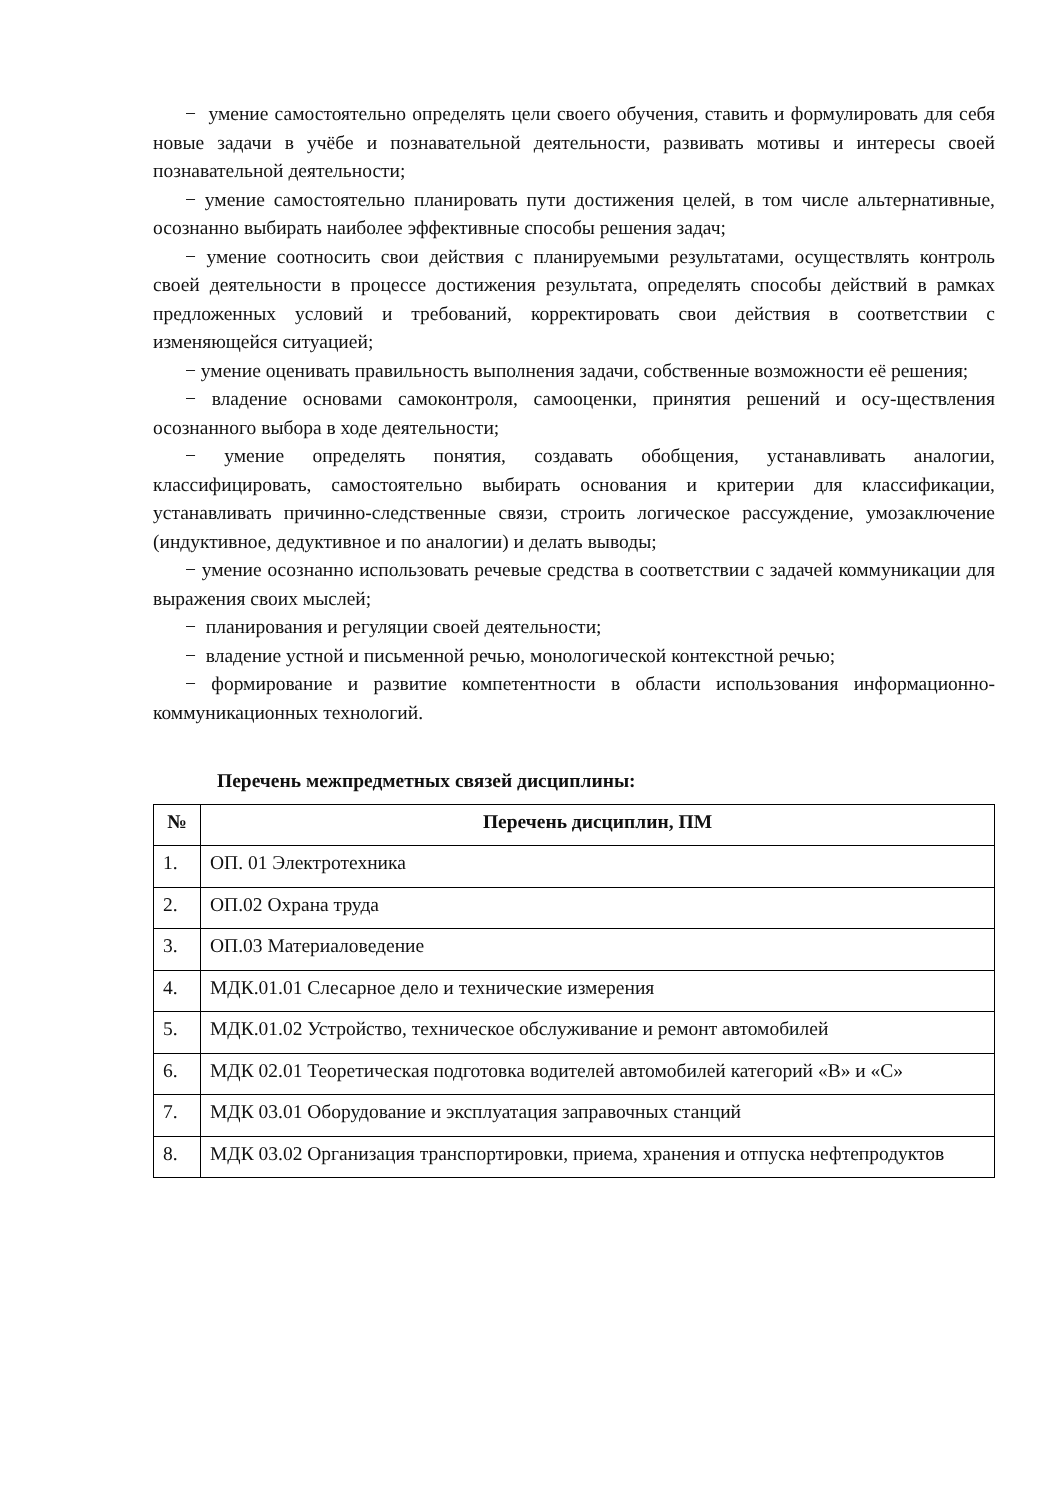− умение самостоятельно определять цели своего обучения, ставить и формулировать для себя новые задачи в учёбе и познавательной деятельности, развивать мотивы и интересы своей познавательной деятельности;
− умение самостоятельно планировать пути достижения целей, в том числе альтернативные, осознанно выбирать наиболее эффективные способы решения задач;
− умение соотносить свои действия с планируемыми результатами, осуществлять контроль своей деятельности в процессе достижения результата, определять способы действий в рамках предложенных условий и требований, корректировать свои действия в соответствии с изменяющейся ситуацией;
− умение оценивать правильность выполнения задачи, собственные возможности её решения;
− владение основами самоконтроля, самооценки, принятия решений и осу-ществления осознанного выбора в ходе деятельности;
− умение определять понятия, создавать обобщения, устанавливать аналогии, классифицировать, самостоятельно выбирать основания и критерии для классификации, устанавливать причинно-следственные связи, строить логическое рассуждение, умозаключение (индуктивное, дедуктивное и по аналогии) и делать выводы;
− умение осознанно использовать речевые средства в соответствии с задачей коммуникации для выражения своих мыслей;
− планирования и регуляции своей деятельности;
− владение устной и письменной речью, монологической контекстной речью;
− формирование и развитие компетентности в области использования информационно-коммуникационных технологий.
Перечень межпредметных связей дисциплины:
| № | Перечень дисциплин, ПМ |
| --- | --- |
| 1. | ОП. 01 Электротехника |
| 2. | ОП.02 Охрана труда |
| 3. | ОП.03 Материаловедение |
| 4. | МДК.01.01 Слесарное дело и технические измерения |
| 5. | МДК.01.02 Устройство, техническое обслуживание и ремонт автомобилей |
| 6. | МДК 02.01 Теоретическая подготовка водителей автомобилей категорий «В» и «С» |
| 7. | МДК 03.01 Оборудование и эксплуатация заправочных станций |
| 8. | МДК 03.02 Организация транспортировки, приема, хранения и отпуска нефтепродуктов |